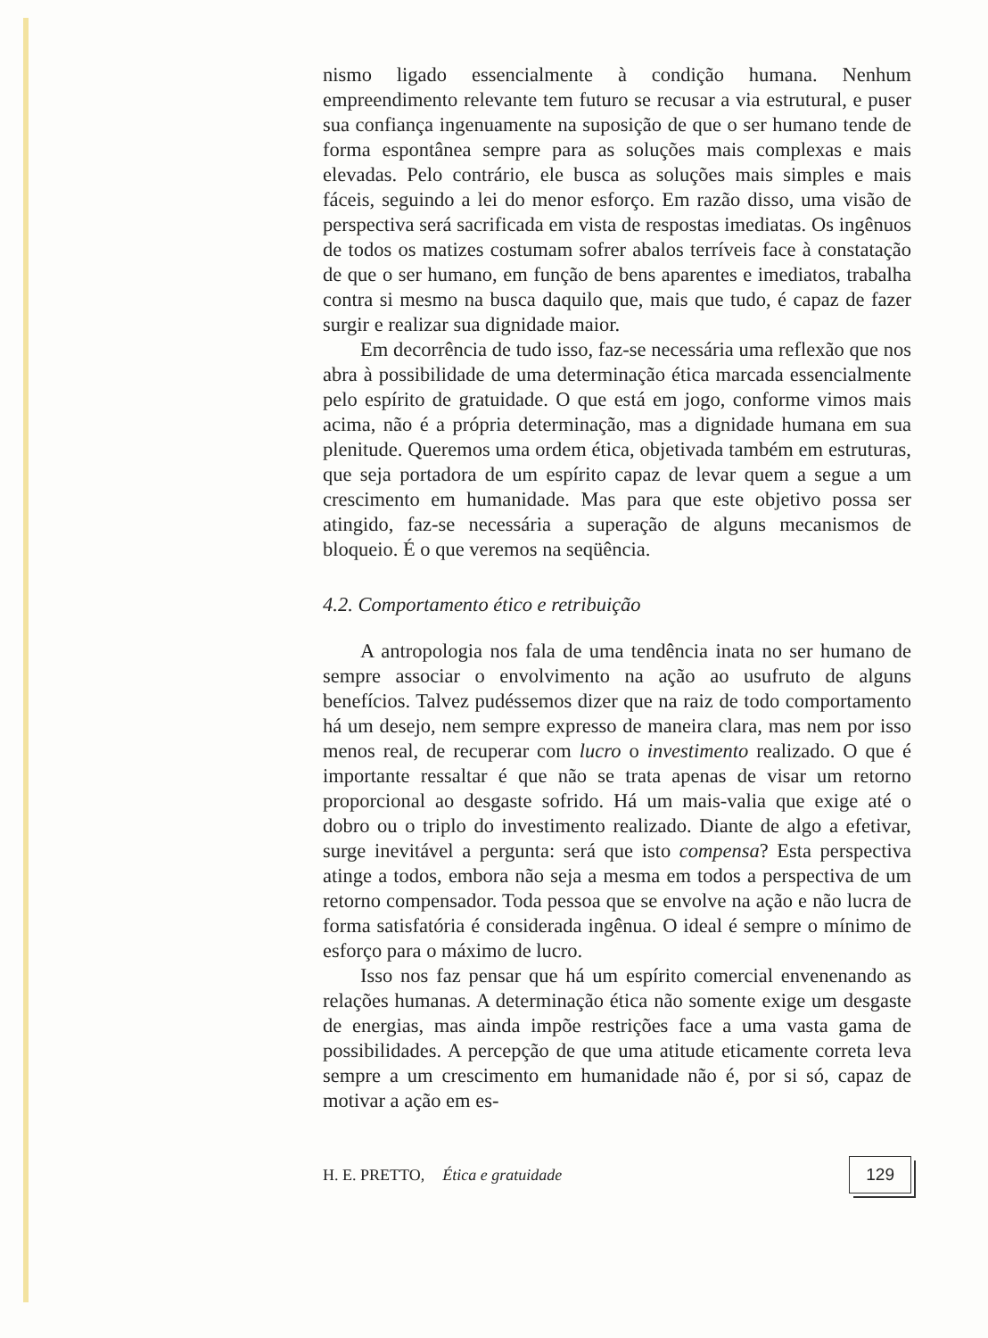nismo ligado essencialmente à condição humana. Nenhum empreendimento relevante tem futuro se recusar a via estrutural, e puser sua confiança ingenuamente na suposição de que o ser humano tende de forma espontânea sempre para as soluções mais complexas e mais elevadas. Pelo contrário, ele busca as soluções mais simples e mais fáceis, seguindo a lei do menor esforço. Em razão disso, uma visão de perspectiva será sacrificada em vista de respostas imediatas. Os ingênuos de todos os matizes costumam sofrer abalos terríveis face à constatação de que o ser humano, em função de bens aparentes e imediatos, trabalha contra si mesmo na busca daquilo que, mais que tudo, é capaz de fazer surgir e realizar sua dignidade maior.
Em decorrência de tudo isso, faz-se necessária uma reflexão que nos abra à possibilidade de uma determinação ética marcada essencialmente pelo espírito de gratuidade. O que está em jogo, conforme vimos mais acima, não é a própria determinação, mas a dignidade humana em sua plenitude. Queremos uma ordem ética, objetivada também em estruturas, que seja portadora de um espírito capaz de levar quem a segue a um crescimento em humanidade. Mas para que este objetivo possa ser atingido, faz-se necessária a superação de alguns mecanismos de bloqueio. É o que veremos na seqüência.
4.2. Comportamento ético e retribuição
A antropologia nos fala de uma tendência inata no ser humano de sempre associar o envolvimento na ação ao usufruto de alguns benefícios. Talvez pudéssemos dizer que na raiz de todo comportamento há um desejo, nem sempre expresso de maneira clara, mas nem por isso menos real, de recuperar com lucro o investimento realizado. O que é importante ressaltar é que não se trata apenas de visar um retorno proporcional ao desgaste sofrido. Há um mais-valia que exige até o dobro ou o triplo do investimento realizado. Diante de algo a efetivar, surge inevitável a pergunta: será que isto compensa? Esta perspectiva atinge a todos, embora não seja a mesma em todos a perspectiva de um retorno compensador. Toda pessoa que se envolve na ação e não lucra de forma satisfatória é considerada ingênua. O ideal é sempre o mínimo de esforço para o máximo de lucro.
Isso nos faz pensar que há um espírito comercial envenenando as relações humanas. A determinação ética não somente exige um desgaste de energias, mas ainda impõe restrições face a uma vasta gama de possibilidades. A percepção de que uma atitude eticamente correta leva sempre a um crescimento em humanidade não é, por si só, capaz de motivar a ação em es-
H. E. PRETTO, Ética e gratuidade 129